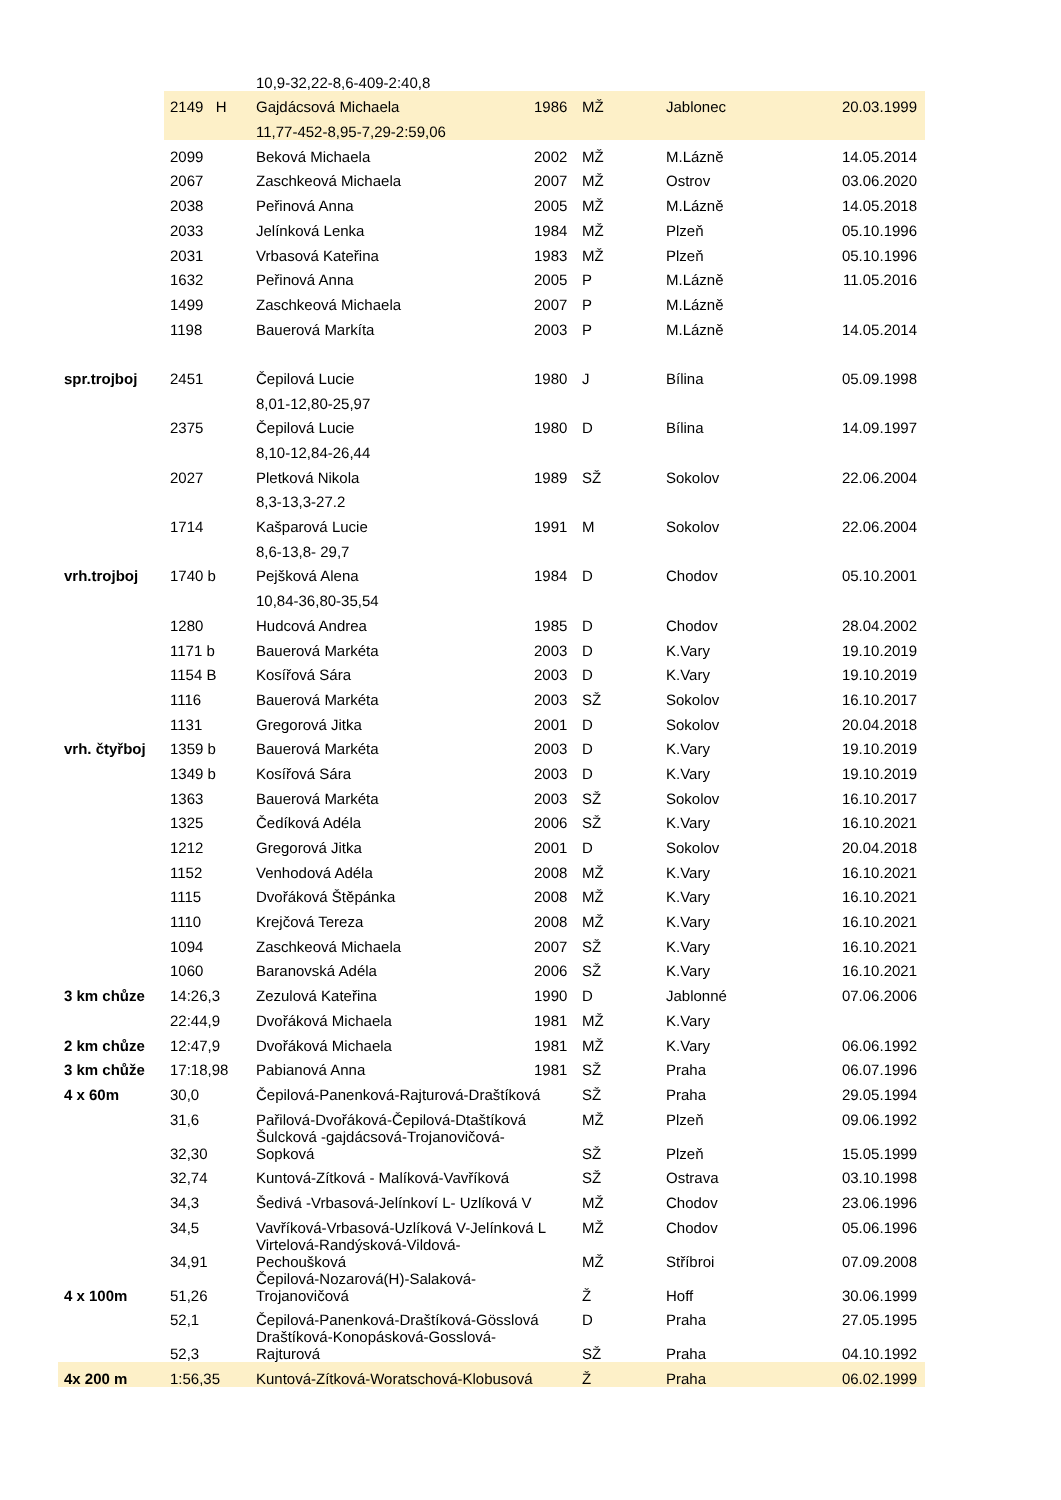| | | 10,9-32,22-8,6-409-2:40,8 | | | | |
| | 2149 H | Gajdácsová Michaela | 1986 | MŽ | Jablonec | 20.03.1999 |
| | | 11,77-452-8,95-7,29-2:59,06 | | | | |
| | 2099 | Beková Michaela | 2002 | MŽ | M.Lázně | 14.05.2014 |
| | 2067 | Zaschkeová Michaela | 2007 | MŽ | Ostrov | 03.06.2020 |
| | 2038 | Peřinová Anna | 2005 | MŽ | M.Lázně | 14.05.2018 |
| | 2033 | Jelínková Lenka | 1984 | MŽ | Plzeň | 05.10.1996 |
| | 2031 | Vrbasová Kateřina | 1983 | MŽ | Plzeň | 05.10.1996 |
| | 1632 | Peřinová Anna | 2005 | P | M.Lázně | 11.05.2016 |
| | 1499 | Zaschkeová Michaela | 2007 | P | M.Lázně | |
| | 1198 | Bauerová Markíta | 2003 | P | M.Lázně | 14.05.2014 |
| spr.trojboj | 2451 | Čepilová Lucie | 1980 | J | Bílina | 05.09.1998 |
| | | 8,01-12,80-25,97 | | | | |
| | 2375 | Čepilová Lucie | 1980 | D | Bílina | 14.09.1997 |
| | | 8,10-12,84-26,44 | | | | |
| | 2027 | Pletková Nikola | 1989 | SŽ | Sokolov | 22.06.2004 |
| | | 8,3-13,3-27.2 | | | | |
| | 1714 | Kašparová Lucie | 1991 | M | Sokolov | 22.06.2004 |
| | | 8,6-13,8- 29,7 | | | | |
| vrh.trojboj | 1740 b | Pejšková Alena | 1984 | D | Chodov | 05.10.2001 |
| | | 10,84-36,80-35,54 | | | | |
| | 1280 | Hudcová Andrea | 1985 | D | Chodov | 28.04.2002 |
| | 1171 b | Bauerová Markéta | 2003 | D | K.Vary | 19.10.2019 |
| | 1154 B | Kosířová Sára | 2003 | D | K.Vary | 19.10.2019 |
| | 1116 | Bauerová Markéta | 2003 | SŽ | Sokolov | 16.10.2017 |
| | 1131 | Gregorová Jitka | 2001 | D | Sokolov | 20.04.2018 |
| vrh. čtyřboj | 1359 b | Bauerová Markéta | 2003 | D | K.Vary | 19.10.2019 |
| | 1349 b | Kosířová Sára | 2003 | D | K.Vary | 19.10.2019 |
| | 1363 | Bauerová Markéta | 2003 | SŽ | Sokolov | 16.10.2017 |
| | 1325 | Čedíková Adéla | 2006 | SŽ | K.Vary | 16.10.2021 |
| | 1212 | Gregorová Jitka | 2001 | D | Sokolov | 20.04.2018 |
| | 1152 | Venhodová Adéla | 2008 | MŽ | K.Vary | 16.10.2021 |
| | 1115 | Dvořáková Štěpánka | 2008 | MŽ | K.Vary | 16.10.2021 |
| | 1110 | Krejčová Tereza | 2008 | MŽ | K.Vary | 16.10.2021 |
| | 1094 | Zaschkeová Michaela | 2007 | SŽ | K.Vary | 16.10.2021 |
| | 1060 | Baranovská Adéla | 2006 | SŽ | K.Vary | 16.10.2021 |
| 3 km chůze | 14:26,3 | Zezulová Kateřina | 1990 | D | Jablonné | 07.06.2006 |
| | 22:44,9 | Dvořáková Michaela | 1981 | MŽ | K.Vary | |
| 2 km chůze | 12:47,9 | Dvořáková Michaela | 1981 | MŽ | K.Vary | 06.06.1992 |
| 3 km chůže | 17:18,98 | Pabianová Anna | 1981 | SŽ | Praha | 06.07.1996 |
| 4 x 60m | 30,0 | Čepilová-Panenková-Rajturová-Draštíková | | SŽ | Praha | 29.05.1994 |
| | 31,6 | Pařilová-Dvořáková-Čepilová-Dtaštíková | | MŽ | Plzeň | 09.06.1992 |
| | 32,30 | Šulcková -gajdácsová-Trojanovičová- Sopková | | SŽ | Plzeň | 15.05.1999 |
| | 32,74 | Kuntová-Zítková - Malíková-Vavříková | | SŽ | Ostrava | 03.10.1998 |
| | 34,3 | Šedivá -Vrbasová-Jelínkoví L- Uzlíková V | | MŽ | Chodov | 23.06.1996 |
| | 34,5 | Vavříková-Vrbasová-Uzlíková V-Jelínková L | | MŽ | Chodov | 05.06.1996 |
| | 34,91 | Virtelová-Randýsková-Vildová- Pechoušková | | MŽ | Stříbroi | 07.09.2008 |
| 4 x 100m | 51,26 | Čepilová-Nozarová(H)-Salaková- Trojanovičová | | Ž | Hoff | 30.06.1999 |
| | 52,1 | Čepilová-Panenková-Draštíková-Gösslová | | D | Praha | 27.05.1995 |
| | 52,3 | Draštíková-Konopásková-Gosslová- Rajturová | | SŽ | Praha | 04.10.1992 |
| 4x 200 m | 1:56,35 | Kuntová-Zítková-Woratschová-Klobusová | | Ž | Praha | 06.02.1999 |